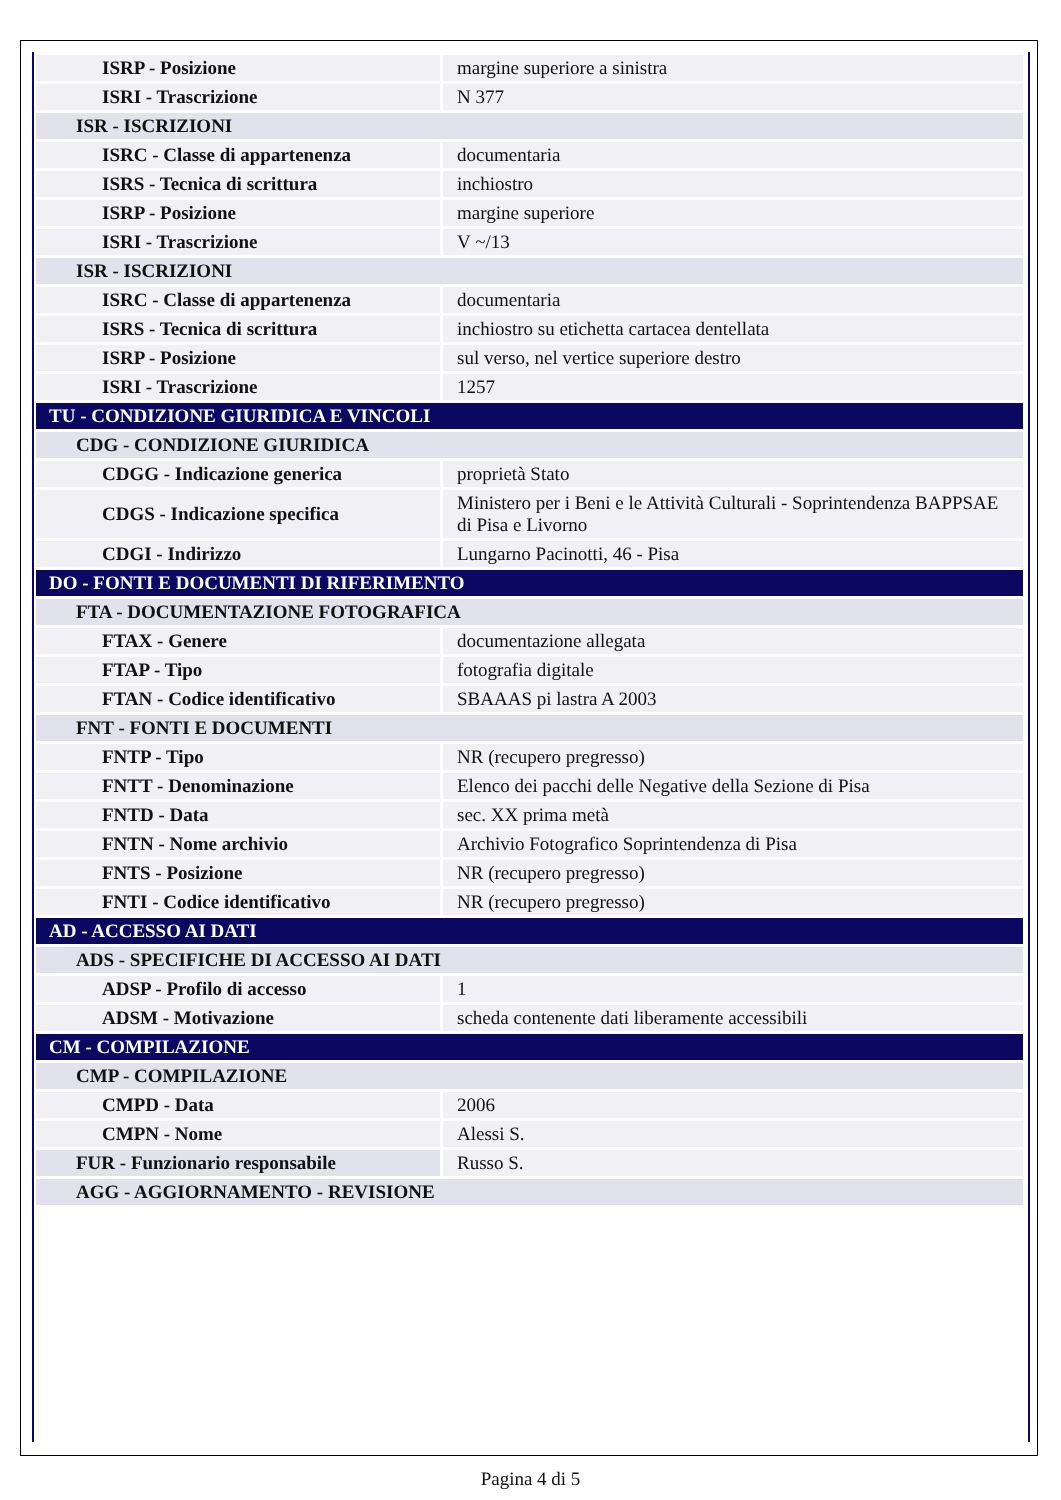| ISRP - Posizione | margine superiore a sinistra |
| ISRI - Trascrizione | N 377 |
| ISR - ISCRIZIONI | |
| ISRC - Classe di appartenenza | documentaria |
| ISRS - Tecnica di scrittura | inchiostro |
| ISRP - Posizione | margine superiore |
| ISRI - Trascrizione | V ~/13 |
| ISR - ISCRIZIONI | |
| ISRC - Classe di appartenenza | documentaria |
| ISRS - Tecnica di scrittura | inchiostro su etichetta cartacea dentellata |
| ISRP - Posizione | sul verso, nel vertice superiore destro |
| ISRI - Trascrizione | 1257 |
| TU - CONDIZIONE GIURIDICA E VINCOLI | |
| CDG - CONDIZIONE GIURIDICA | |
| CDGG - Indicazione generica | proprietà Stato |
| CDGS - Indicazione specifica | Ministero per i Beni e le Attività Culturali - Soprintendenza BAPPSAE di Pisa e Livorno |
| CDGI - Indirizzo | Lungarno Pacinotti, 46 - Pisa |
| DO - FONTI E DOCUMENTI DI RIFERIMENTO | |
| FTA - DOCUMENTAZIONE FOTOGRAFICA | |
| FTAX - Genere | documentazione allegata |
| FTAP - Tipo | fotografia digitale |
| FTAN - Codice identificativo | SBAAAS pi lastra A 2003 |
| FNT - FONTI E DOCUMENTI | |
| FNTP - Tipo | NR (recupero pregresso) |
| FNTT - Denominazione | Elenco dei pacchi delle Negative della Sezione di Pisa |
| FNTD - Data | sec. XX prima metà |
| FNTN - Nome archivio | Archivio Fotografico Soprintendenza di Pisa |
| FNTS - Posizione | NR (recupero pregresso) |
| FNTI - Codice identificativo | NR (recupero pregresso) |
| AD - ACCESSO AI DATI | |
| ADS - SPECIFICHE DI ACCESSO AI DATI | |
| ADSP - Profilo di accesso | 1 |
| ADSM - Motivazione | scheda contenente dati liberamente accessibili |
| CM - COMPILAZIONE | |
| CMP - COMPILAZIONE | |
| CMPD - Data | 2006 |
| CMPN - Nome | Alessi S. |
| FUR - Funzionario responsabile | Russo S. |
| AGG - AGGIORNAMENTO - REVISIONE | |
Pagina 4 di 5